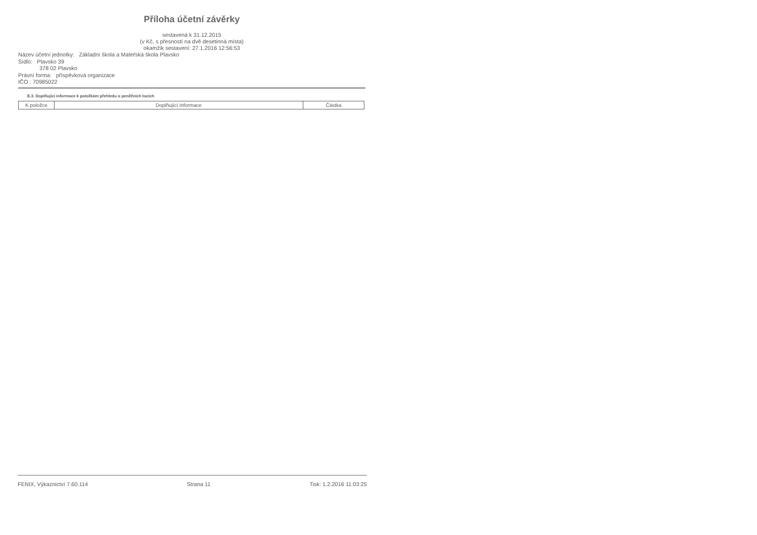Příloha účetní závěrky
sestavená k 31.12.2015
(v Kč, s přesností na dvě desetinná místa)
okamžik sestavení: 27.1.2016 12:56:53
Název účetní jednotky: Základní škola a Mateřská škola Plavsko
Sídlo: Plavsko 39
378 02 Plavsko
Právní forma: příspěvková organizace
IČO : 70985022
E.3. Doplňující informace k položkám přehledu o peněžních tocích
| K položce | Doplňující informace | Částka |
| --- | --- | --- |
FENIX, Výkaznictví 7.60.114 Strana 11 Tisk: 1.2.2016 11:03:25